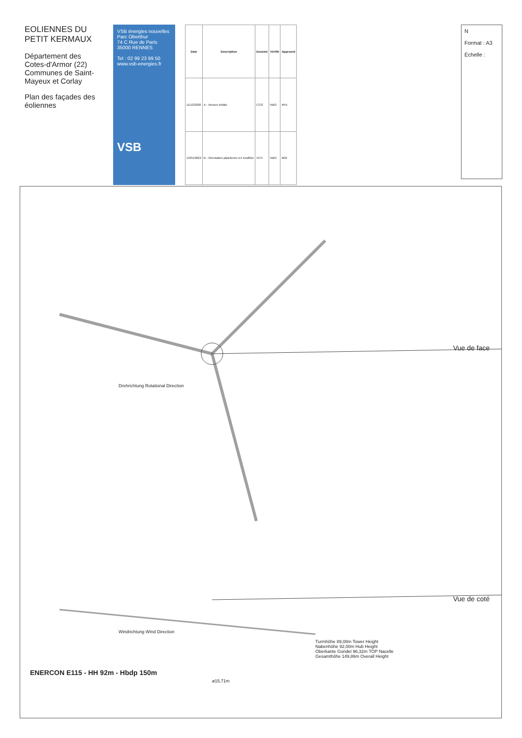EOLIENNES DU PETIT KERMAUX
Département des Cotes-d'Armor (22)
Communes de Saint-Mayeux et Corlay
Plan des façades des éoliennes
VSB énergies nouvelles
Parc Oberthur
74 C Rue de Paris
35000 RENNES
Tel : 02 99 23 99 50
www.vsb-energies.fr
VSB
| Date | Description | Dessiné | Vérifié | Approuvé |
| --- | --- | --- | --- | --- |
| 11/12/2020 | A - Version initiale | CCO | NBO | RFE |
| 13/01/2023 | B - Orientation plateforme E4 modifiée | VCH | NBO | MGI |
N
Format : A3
Échelle :
ENERCON E115 - HH 92m - Hbdp 150m
Vue de face
Vue de coté
Turmhöhe 89,08m Tower Height
Nabenhöhe 92,00m Hub Height
Oberkante Gondel 96,32m TOP Nacelle
Gesamthöhe 149,86m Overall Height
ø15,71m
Drehrichtung Rotational Direction
Windrichtung Wind Direction